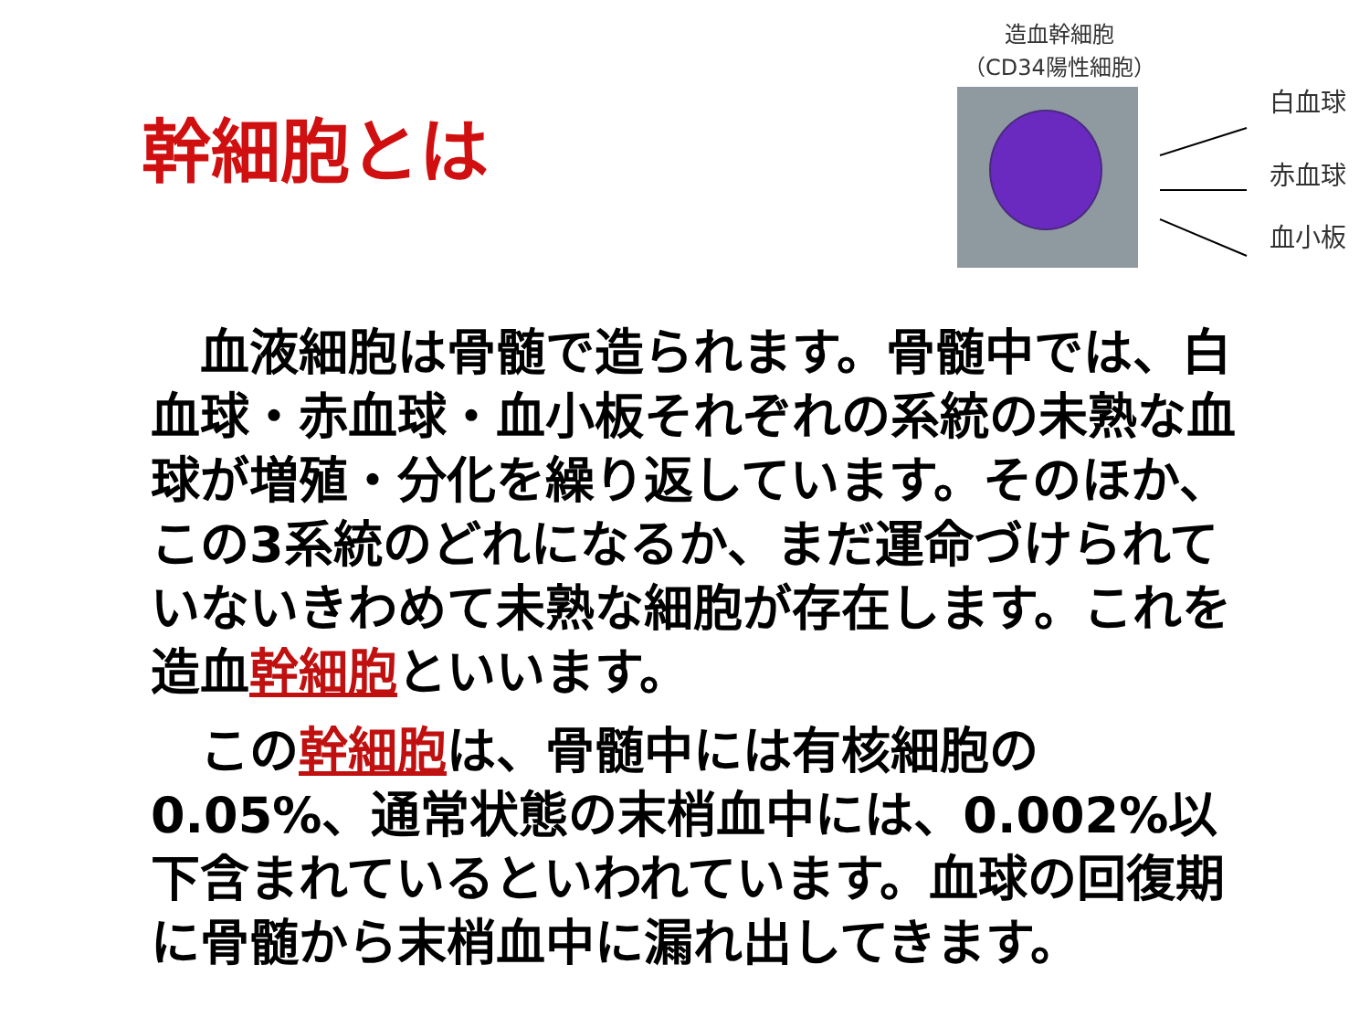幹細胞とは
造血幹細胞
（CD34陽性細胞）
白血球
赤血球
血小板
　血液細胞は骨髄で造られます。骨髄中では、白血球・赤血球・血小板それぞれの系統の未熟な血球が増殖・分化を繰り返しています。そのほか、この3系統のどれになるか、まだ運命づけられていないきわめて未熟な細胞が存在します。これを造血幹細胞といいます。
　この幹細胞は、骨髄中には有核細胞の0.05%、通常状態の末梢血中には、0.002%以下含まれているといわれています。血球の回復期に骨髄から末梢血中に漏れ出してきます。